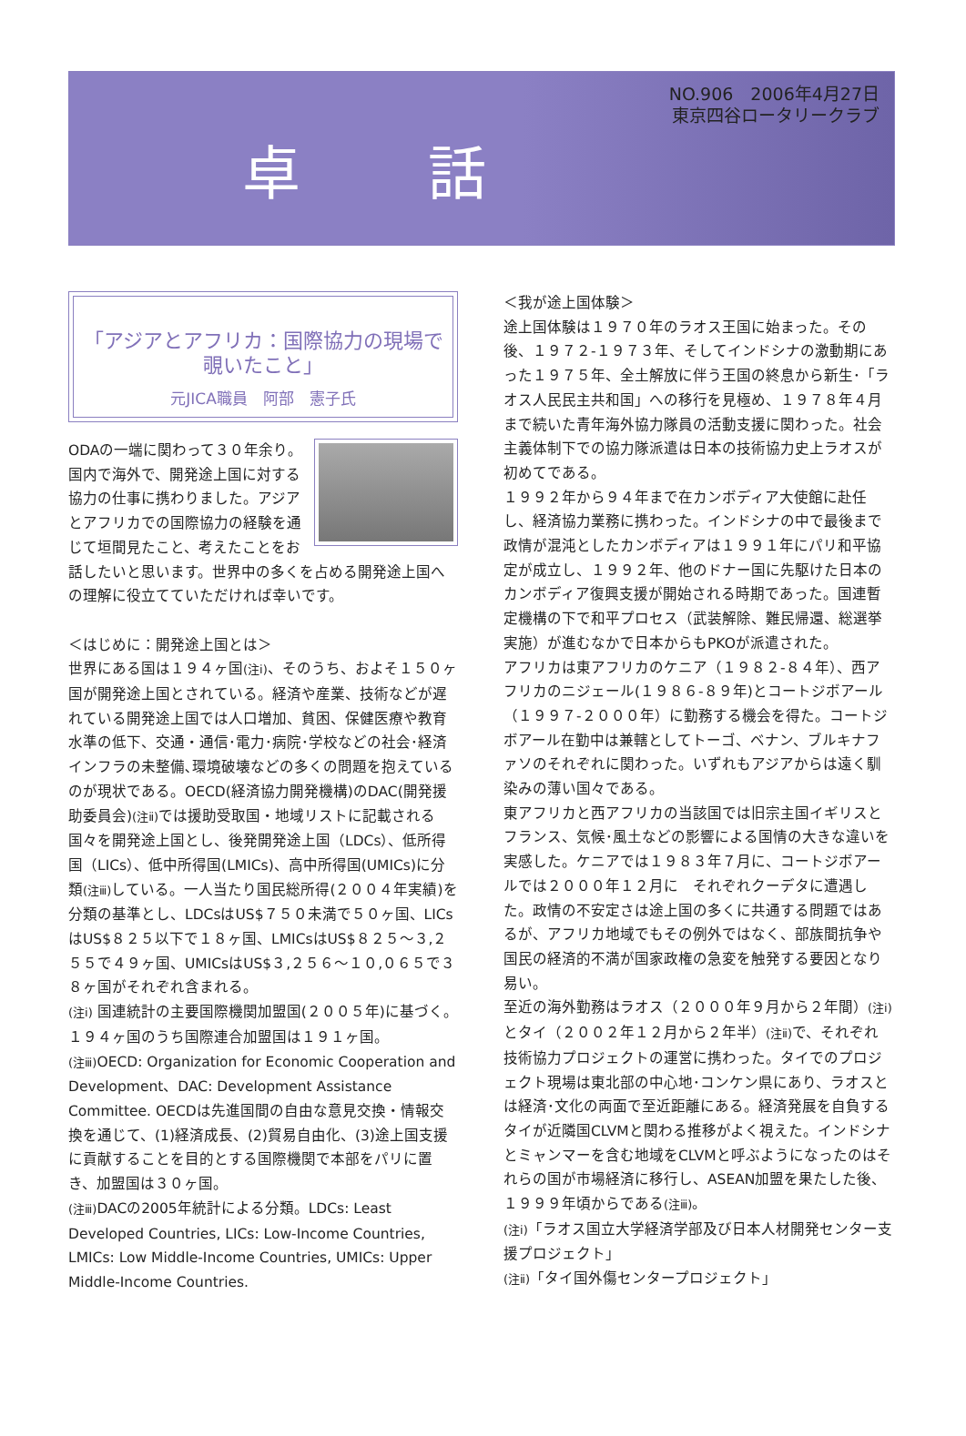卓 話
NO.906　2006年4月27日
東京四谷ロータリークラブ
「アジアとアフリカ：国際協力の現場で覗いたこと」
元JICA職員　阿部　憲子氏
ODAの一端に関わって３０年余り。国内で海外で、開発途上国に対する協力の仕事に携わりました。アジアとアフリカでの国際協力の経験を通じて垣間見たこと、考えたことをお話したいと思います。世界中の多くを占める開発途上国への理解に役立てていただければ幸いです。
＜はじめに：開発途上国とは＞
世界にある国は１９４ヶ国(注ⅰ)、そのうち、およそ１５０ヶ国が開発途上国とされている。経済や産業、技術などが遅れている開発途上国では人口増加、貧困、保健医療や教育水準の低下、交通・通信･電力･病院･学校などの社会･経済インフラの未整備､環境破壊などの多くの問題を抱えているのが現状である。OECD(経済協力開発機構)のDAC(開発援助委員会)(注ⅱ) では援助受取国・地域リストに記載される国々を開発途上国とし、後発開発途上国（LDCs）、低所得国（LICs）、低中所得国(LMICs)、高中所得国(UMICs)に分類(注ⅲ) している。一人当たり国民総所得(２００４年実績)を分類の基準とし、LDCsはUS$７５０未満で５０ヶ国、LICsはUS$８２５以下で１８ヶ国、LMICsはUS$８２５～３,２５５で４９ヶ国、UMICsはUS$３,２５６～１０,０６５で３８ヶ国がそれぞれ含まれる。
(注ⅰ) 国連統計の主要国際機関加盟国(２００５年)に基づく。１９４ヶ国のうち国際連合加盟国は１９１ヶ国。
(注ⅲ) OECD: Organization for Economic Cooperation and Development、DAC: Development Assistance Committee. OECDは先進国間の自由な意見交換・情報交換を通じて、(1)経済成長、(2)貿易自由化、(3)途上国支援に貢献することを目的とする国際機関で本部をパリに置き、加盟国は３０ヶ国。
(注ⅲ) DACの2005年統計による分類。LDCs: Least Developed Countries, LICs: Low-Income Countries, LMICs: Low Middle-Income Countries, UMICs: Upper Middle-Income Countries.
＜我が途上国体験＞
途上国体験は１９７０年のラオス王国に始まった。その後、１９７２-１９７３年、そしてインドシナの激動期にあった１９７５年、全土解放に伴う王国の終息から新生･「ラオス人民民主共和国」への移行を見極め、１９７８年４月まで続いた青年海外協力隊員の活動支援に関わった。社会主義体制下での協力隊派遣は日本の技術協力史上ラオスが初めてである。
１９９２年から９４年まで在カンボディア大使館に赴任し、経済協力業務に携わった。インドシナの中で最後まで政情が混沌としたカンボディアは１９９１年にパリ和平協定が成立し、１９９２年、他のドナー国に先駆けた日本のカンボディア復興支援が開始される時期であった。国連暫定機構の下で和平プロセス（武装解除、難民帰還、総選挙実施）が進むなかで日本からもPKOが派遣された。
アフリカは東アフリカのケニア（１９８２-８４年）、西アフリカのニジェール(１９８６-８９年)とコートジボアール（１９９７-２０００年）に勤務する機会を得た。コートジボアール在勤中は兼轄としてトーゴ、ベナン、ブルキナファソのそれぞれに関わった。いずれもアジアからは遠く馴染みの薄い国々である。
東アフリカと西アフリカの当該国では旧宗主国イギリスとフランス、気候･風土などの影響による国情の大きな違いを実感した。ケニアでは１９８３年７月に、コートジボアールでは２０００年１２月に　それぞれクーデタに遭遇した。政情の不安定さは途上国の多くに共通する問題ではあるが、アフリカ地域でもその例外ではなく、部族間抗争や国民の経済的不満が国家政権の急変を触発する要因となり易い。
至近の海外勤務はラオス（２０００年９月から２年間）(注ⅰ) とタイ（２００２年１２月から２年半）(注ⅱ) で、それぞれ技術協力プロジェクトの運営に携わった。タイでのプロジェクト現場は東北部の中心地･コンケン県にあり、ラオスとは経済･文化の両面で至近距離にある。経済発展を自負するタイが近隣国CLVMと関わる推移がよく視えた。インドシナとミャンマーを含む地域をCLVMと呼ぶようになったのはそれらの国が市場経済に移行し、ASEAN加盟を果たした後、１９９９年頃からである(注ⅲ)。
(注ⅰ)「ラオス国立大学経済学部及び日本人材開発センター支援プロジェクト」
(注ⅱ)「タイ国外傷センタープロジェクト」